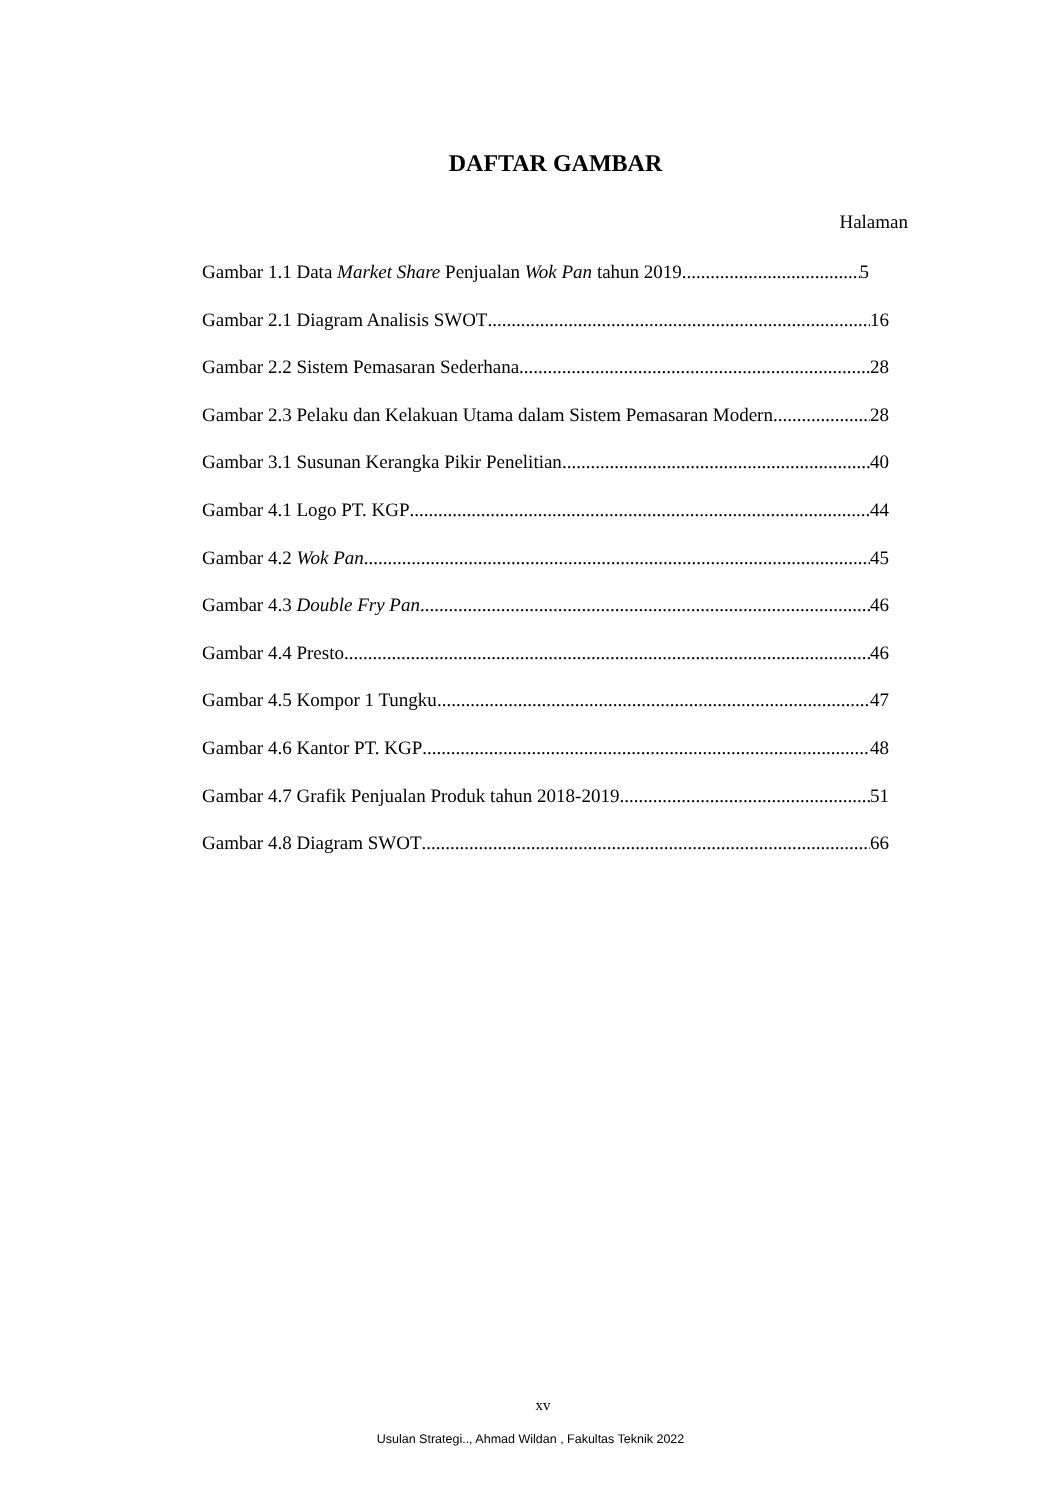DAFTAR GAMBAR
Halaman
Gambar 1.1 Data Market Share Penjualan Wok Pan tahun 2019 5
Gambar 2.1 Diagram Analisis SWOT 16
Gambar 2.2 Sistem Pemasaran Sederhana 28
Gambar 2.3 Pelaku dan Kelakuan Utama dalam Sistem Pemasaran Modern 28
Gambar 3.1 Susunan Kerangka Pikir Penelitian 40
Gambar 4.1 Logo PT. KGP 44
Gambar 4.2 Wok Pan 45
Gambar 4.3 Double Fry Pan 46
Gambar 4.4 Presto 46
Gambar 4.5 Kompor 1 Tungku 47
Gambar 4.6 Kantor PT. KGP 48
Gambar 4.7 Grafik Penjualan Produk tahun 2018-2019 51
Gambar 4.8 Diagram SWOT 66
xv
Usulan Strategi.., Ahmad Wildan , Fakultas Teknik 2022